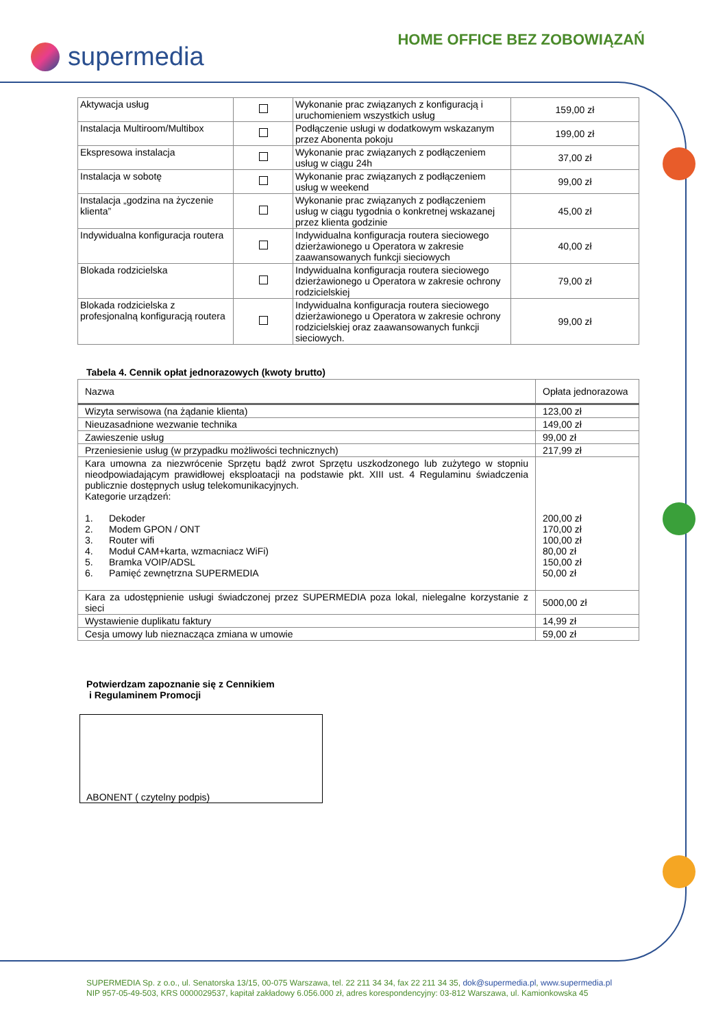supermedia
HOME OFFICE BEZ ZOBOWIĄZAŃ
| Aktywacja usług | | Wykonanie prac związanych z konfiguracją i uruchomieniem wszystkich usług | 159,00 zł |
| Instalacja Multiroom/Multibox | | Podłączenie usługi w dodatkowym wskazanym przez Abonenta pokoju | 199,00 zł |
| Ekspresowa instalacja | | Wykonanie prac związanych z podłączeniem usług w ciągu 24h | 37,00 zł |
| Instalacja w sobotę | | Wykonanie prac związanych z podłączeniem usług w weekend | 99,00 zł |
| Instalacja „godzina na życzenie klienta” | | Wykonanie prac związanych z podłączeniem usług w ciągu tygodnia o konkretnej wskazanej przez klienta godzinie | 45,00 zł |
| Indywidualna konfiguracja routera | | Indywidualna konfiguracja routera sieciowego dzierżawionego u Operatora w zakresie zaawansowanych funkcji sieciowych | 40,00 zł |
| Blokada rodzicielska | | Indywidualna konfiguracja routera sieciowego dzierżawionego u Operatora w zakresie ochrony rodzicielskiej | 79,00 zł |
| Blokada rodzicielska z profesjonalną konfiguracją routera | | Indywidualna konfiguracja routera sieciowego dzierżawionego u Operatora w zakresie ochrony rodzicielskiej oraz zaawansowanych funkcji sieciowych. | 99,00 zł |
Tabela 4. Cennik opłat jednorazowych (kwoty brutto)
| Nazwa | Opłata jednorazowa |
| --- | --- |
| Wizyta serwisowa (na żądanie klienta) | 123,00 zł |
| Nieuzasadnione wezwanie technika | 149,00 zł |
| Zawieszenie usług | 99,00 zł |
| Przeniesienie usług (w przypadku możliwości technicznych) | 217,99 zł |
| Kara umowna za niezwrócenie Sprzętu bądź zwrot Sprzętu uszkodzonego lub zużytego w stopniu nieodpowiadającym prawidłowej eksploatacji na podstawie pkt. XIII ust. 4 Regulaminu świadczenia publicznie dostępnych usług telekomunikacyjnych. Kategorie urządzeń: 1. Dekoder 2. Modem GPON / ONT 3. Router wifi 4. Moduł CAM+karta, wzmacniacz WiFi) 5. Bramka VOIP/ADSL 6. Pamięć zewnętrzna SUPERMEDIA | 200,00 zł 170,00 zł 100,00 zł 80,00 zł 150,00 zł 50,00 zł |
| Kara za udostępnienie usługi świadczonej przez SUPERMEDIA poza lokal, nielegalne korzystanie z sieci | 5000,00 zł |
| Wystawienie duplikatu faktury | 14,99 zł |
| Cesja umowy lub nieznacząca zmiana w umowie | 59,00 zł |
Potwierdzam zapoznanie się z Cennikiem
i Regulaminem Promocji
ABONENT ( czytelny podpis)
SUPERMEDIA Sp. z o.o., ul. Senatorska 13/15, 00-075 Warszawa, tel. 22 211 34 34, fax 22 211 34 35, dok@supermedia.pl, www.supermedia.pl
NIP 957-05-49-503, KRS 0000029537, kapitał zakładowy 6.056.000 zł, adres korespondencyjny: 03-812 Warszawa, ul. Kamionkowska 45